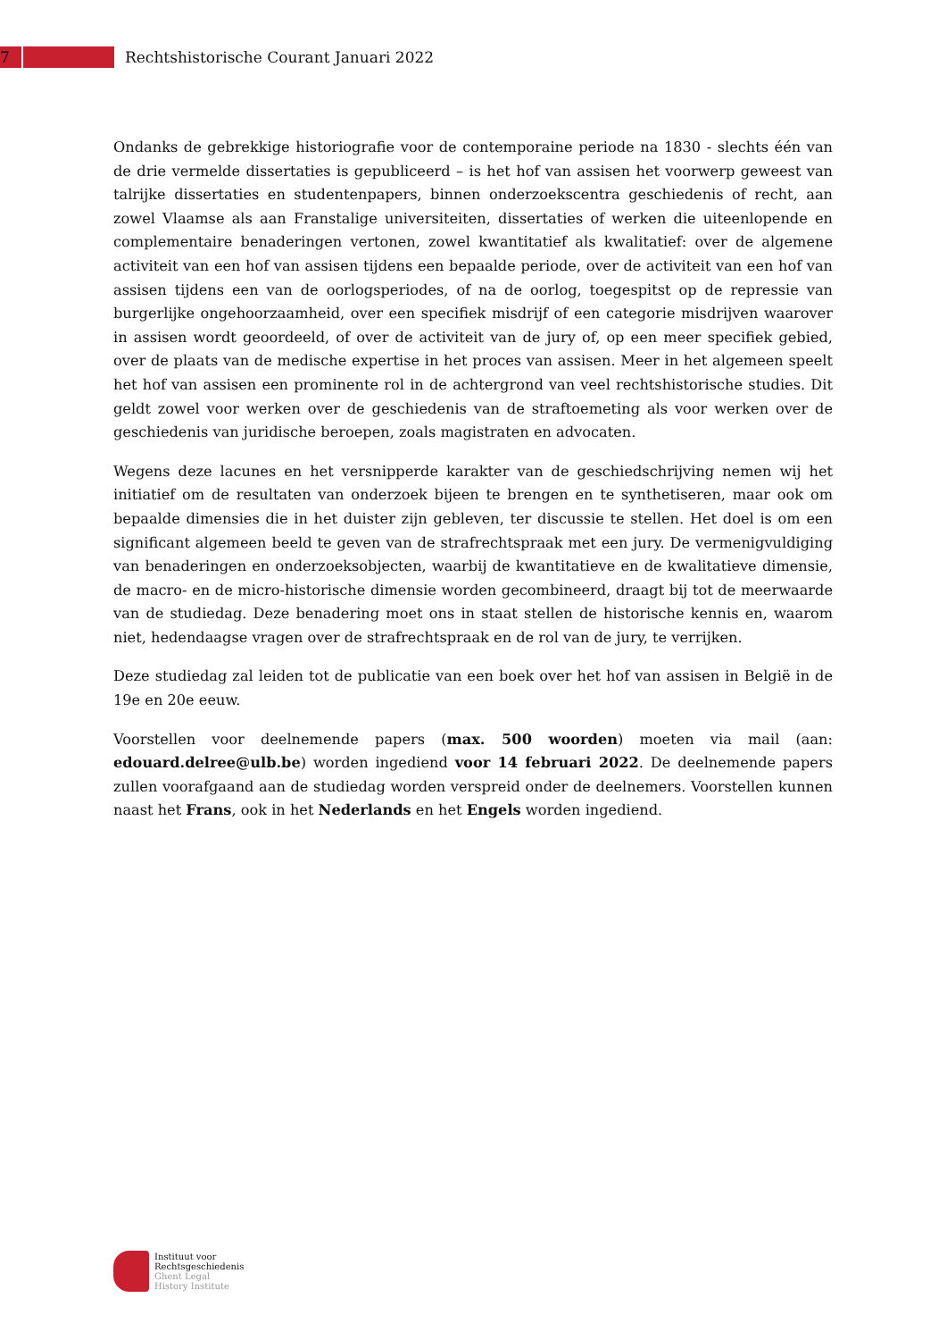7
Rechtshistorische Courant Januari 2022
Ondanks de gebrekkige historiografie voor de contemporaine periode na 1830 - slechts één van de drie vermelde dissertaties is gepubliceerd – is het hof van assisen het voorwerp geweest van talrijke dissertaties en studentenpapers, binnen onderzoekscentra geschiedenis of recht, aan zowel Vlaamse als aan Franstalige universiteiten, dissertaties of werken die uiteenlopende en complementaire benaderingen vertonen, zowel kwantitatief als kwalitatief: over de algemene activiteit van een hof van assisen tijdens een bepaalde periode, over de activiteit van een hof van assisen tijdens een van de oorlogsperiodes, of na de oorlog, toegespitst op de repressie van burgerlijke ongehoorzaamheid, over een specifiek misdrijf of een categorie misdrijven waarover in assisen wordt geoordeeld, of over de activiteit van de jury of, op een meer specifiek gebied, over de plaats van de medische expertise in het proces van assisen. Meer in het algemeen speelt het hof van assisen een prominente rol in de achtergrond van veel rechtshistorische studies. Dit geldt zowel voor werken over de geschiedenis van de straftoemeting als voor werken over de geschiedenis van juridische beroepen, zoals magistraten en advocaten.
Wegens deze lacunes en het versnipperde karakter van de geschiedschrijving nemen wij het initiatief om de resultaten van onderzoek bijeen te brengen en te synthetiseren, maar ook om bepaalde dimensies die in het duister zijn gebleven, ter discussie te stellen. Het doel is om een significant algemeen beeld te geven van de strafrechtspraak met een jury. De vermenigvuldiging van benaderingen en onderzoeksobjecten, waarbij de kwantitatieve en de kwalitatieve dimensie, de macro- en de micro-historische dimensie worden gecombineerd, draagt bij tot de meerwaarde van de studiedag. Deze benadering moet ons in staat stellen de historische kennis en, waarom niet, hedendaagse vragen over de strafrechtspraak en de rol van de jury, te verrijken.
Deze studiedag zal leiden tot de publicatie van een boek over het hof van assisen in België in de 19e en 20e eeuw.
Voorstellen voor deelnemende papers (max. 500 woorden) moeten via mail (aan: edouard.delree@ulb.be) worden ingediend voor 14 februari 2022. De deelnemende papers zullen voorafgaand aan de studiedag worden verspreid onder de deelnemers. Voorstellen kunnen naast het Frans, ook in het Nederlands en het Engels worden ingediend.
Instituut voor
Rechtsgeschiedenis
Ghent Legal
History Institute